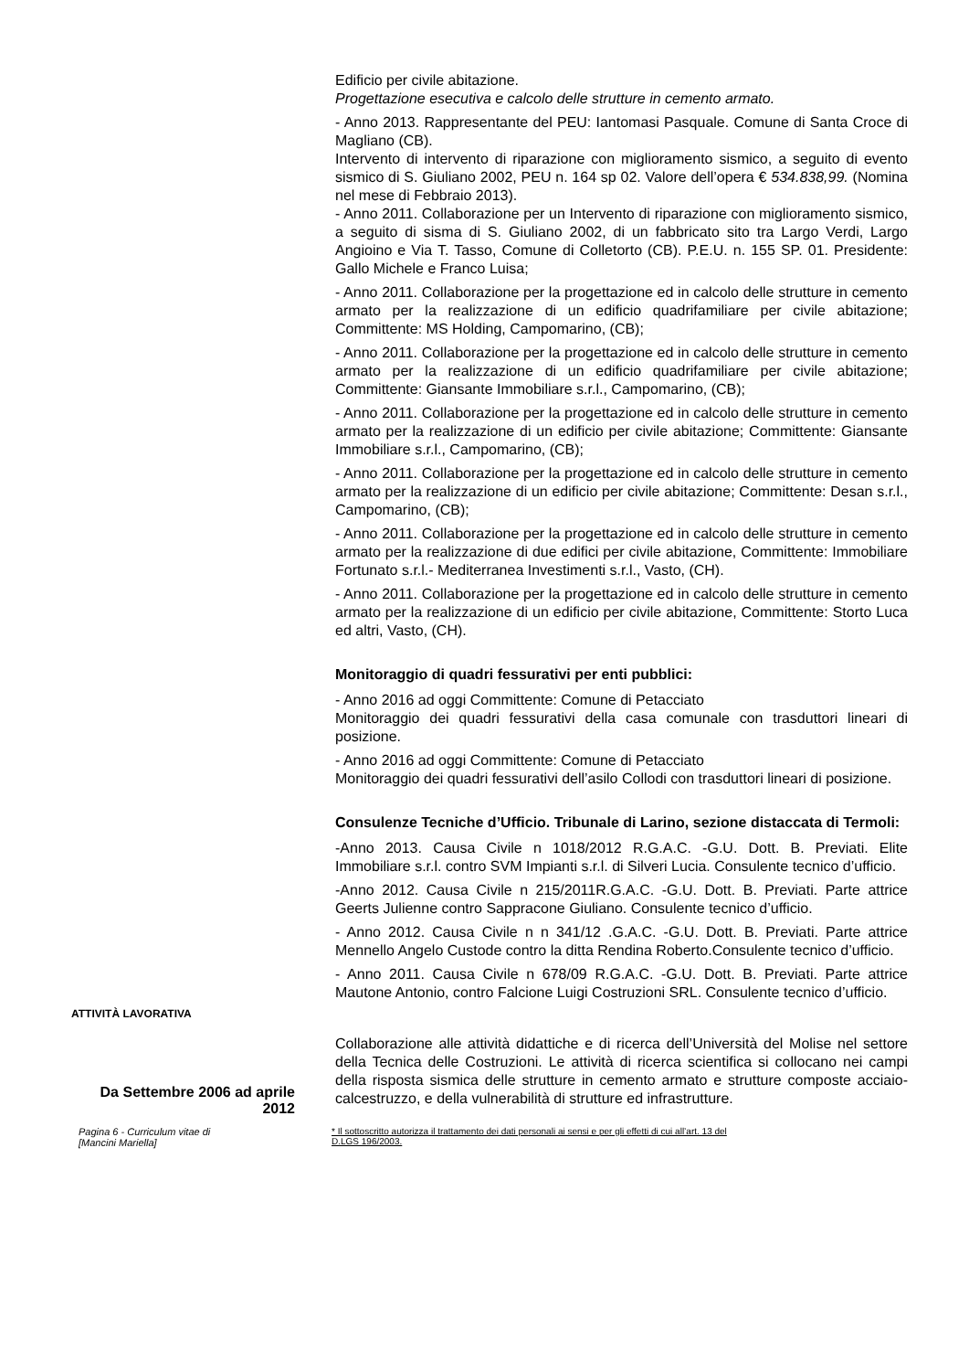Edificio per civile abitazione.
Progettazione esecutiva e calcolo delle strutture in cemento armato.
- Anno 2013. Rappresentante del PEU: Iantomasi Pasquale. Comune di Santa Croce di Magliano (CB).
Intervento di intervento di riparazione con miglioramento sismico, a seguito di evento sismico di S. Giuliano 2002, PEU n. 164 sp 02. Valore dell’opera € 534.838,99. (Nomina nel mese di Febbraio 2013).
- Anno 2011. Collaborazione per un Intervento di riparazione con miglioramento sismico, a seguito di sisma di S. Giuliano 2002, di un fabbricato sito tra Largo Verdi, Largo Angioino e Via T. Tasso, Comune di Colletorto (CB). P.E.U. n. 155 SP. 01. Presidente: Gallo Michele e Franco Luisa;
- Anno 2011. Collaborazione per la progettazione ed in calcolo delle strutture in cemento armato per la realizzazione di un edificio quadrifamiliare per civile abitazione; Committente: MS Holding, Campomarino, (CB);
- Anno 2011. Collaborazione per la progettazione ed in calcolo delle strutture in cemento armato per la realizzazione di un edificio quadrifamiliare per civile abitazione; Committente: Giansante Immobiliare s.r.l., Campomarino, (CB);
- Anno 2011. Collaborazione per la progettazione ed in calcolo delle strutture in cemento armato per la realizzazione di un edificio per civile abitazione; Committente: Giansante Immobiliare s.r.l., Campomarino, (CB);
- Anno 2011. Collaborazione per la progettazione ed in calcolo delle strutture in cemento armato per la realizzazione di un edificio per civile abitazione; Committente: Desan s.r.l., Campomarino, (CB);
- Anno 2011. Collaborazione per la progettazione ed in calcolo delle strutture in cemento armato per la realizzazione di due edifici per civile abitazione, Committente: Immobiliare Fortunato s.r.l.- Mediterranea Investimenti s.r.l., Vasto, (CH).
- Anno 2011. Collaborazione per la progettazione ed in calcolo delle strutture in cemento armato per la realizzazione di un edificio per civile abitazione, Committente: Storto Luca ed altri, Vasto, (CH).
Monitoraggio di quadri fessurativi per enti pubblici:
- Anno 2016 ad oggi Committente: Comune di Petacciato
Monitoraggio dei quadri fessurativi della casa comunale con trasduttori lineari di posizione.
- Anno 2016 ad oggi Committente: Comune di Petacciato
Monitoraggio dei quadri fessurativi dell’asilo Collodi con trasduttori lineari di posizione.
Consulenze Tecniche d’Ufficio. Tribunale di Larino, sezione distaccata di Termoli:
-Anno 2013. Causa Civile n 1018/2012 R.G.A.C. -G.U. Dott. B. Previati. Elite Immobiliare s.r.l. contro SVM Impianti s.r.l. di Silveri Lucia. Consulente tecnico d’ufficio.
-Anno 2012. Causa Civile n 215/2011R.G.A.C. -G.U. Dott. B. Previati. Parte attrice Geerts Julienne contro Sappracone Giuliano. Consulente tecnico d’ufficio.
- Anno 2012. Causa Civile n n 341/12 .G.A.C. -G.U. Dott. B. Previati. Parte attrice Mennello Angelo Custode contro la ditta Rendina Roberto.Consulente tecnico d’ufficio.
- Anno 2011. Causa Civile n 678/09 R.G.A.C. -G.U. Dott. B. Previati. Parte attrice Mautone Antonio, contro Falcione Luigi Costruzioni SRL. Consulente tecnico d’ufficio.
ATTIVITÀ LAVORATIVA
Da Settembre 2006 ad aprile 2012
Collaborazione alle attività didattiche e di ricerca dell’Università del Molise nel settore della Tecnica delle Costruzioni. Le attività di ricerca scientifica si collocano nei campi della risposta sismica delle strutture in cemento armato e strutture composte acciaio-calcestruzzo, e della vulnerabilità di strutture ed infrastrutture.
Pagina 6 - Curriculum vitae di
[Mancini Mariella]
* Il sottoscritto autorizza il trattamento dei dati personali ai sensi e per gli effetti di cui all’art. 13 del
D.LGS 196/2003.